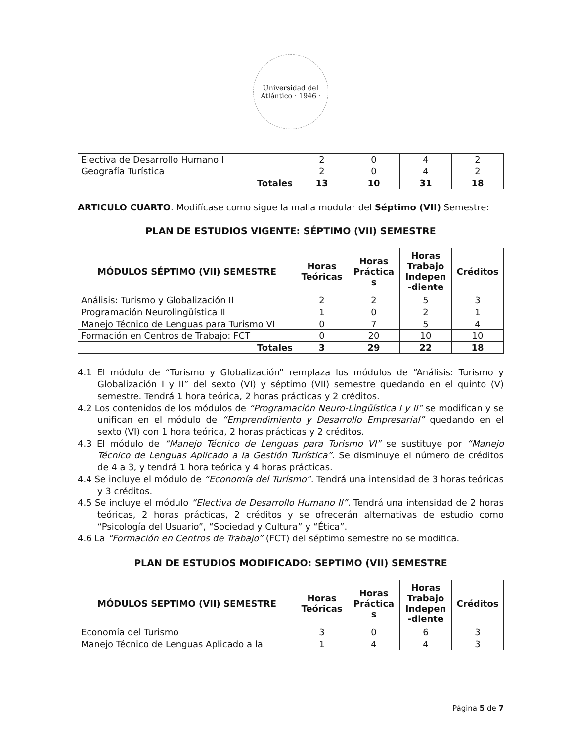Universidad del Atlántico · 1946 ·
| Electiva de Desarrollo Humano I | 2 | 0 | 4 | 2 |
| Geografía Turística | 2 | 0 | 4 | 2 |
| Totales | 13 | 10 | 31 | 18 |
ARTICULO CUARTO. Modifícase como sigue la malla modular del Séptimo (VII) Semestre:
PLAN DE ESTUDIOS VIGENTE: SÉPTIMO (VII) SEMESTRE
| MÓDULOS SÉPTIMO (VII) SEMESTRE | Horas Teóricas | Horas Práctica s | Horas Trabajo Indepen -diente | Créditos |
| --- | --- | --- | --- | --- |
| Análisis: Turismo y Globalización II | 2 | 2 | 5 | 3 |
| Programación Neurolingüística II | 1 | 0 | 2 | 1 |
| Manejo Técnico de Lenguas para Turismo VI | 0 | 7 | 5 | 4 |
| Formación en Centros de Trabajo: FCT | 0 | 20 | 10 | 10 |
| Totales | 3 | 29 | 22 | 18 |
4.1 El módulo de “Turismo y Globalización” remplaza los módulos de “Análisis: Turismo y Globalización I y II” del sexto (VI) y séptimo (VII) semestre quedando en el quinto (V) semestre. Tendrá 1 hora teórica, 2 horas prácticas y 2 créditos.
4.2 Los contenidos de los módulos de “Programación Neuro-Lingüística I y II” se modifican y se unifican en el módulo de “Emprendimiento y Desarrollo Empresarial” quedando en el sexto (VI) con 1 hora teórica, 2 horas prácticas y 2 créditos.
4.3 El módulo de “Manejo Técnico de Lenguas para Turismo VI” se sustituye por “Manejo Técnico de Lenguas Aplicado a la Gestión Turística”. Se disminuye el número de créditos de 4 a 3, y tendrá 1 hora teórica y 4 horas prácticas.
4.4 Se incluye el módulo de “Economía del Turismo”. Tendrá una intensidad de 3 horas teóricas y 3 créditos.
4.5 Se incluye el módulo “Electiva de Desarrollo Humano II”. Tendrá una intensidad de 2 horas teóricas, 2 horas prácticas, 2 créditos y se ofrecerán alternativas de estudio como “Psicología del Usuario”, “Sociedad y Cultura” y “Ética”.
4.6 La “Formación en Centros de Trabajo” (FCT) del séptimo semestre no se modifica.
PLAN DE ESTUDIOS MODIFICADO: SEPTIMO (VII) SEMESTRE
| MÓDULOS SEPTIMO (VII) SEMESTRE | Horas Teóricas | Horas Práctica s | Horas Trabajo Indepen -diente | Créditos |
| --- | --- | --- | --- | --- |
| Economía del Turismo | 3 | 0 | 6 | 3 |
| Manejo Técnico de Lenguas Aplicado a la | 1 | 4 | 4 | 3 |
Página 5 de 7